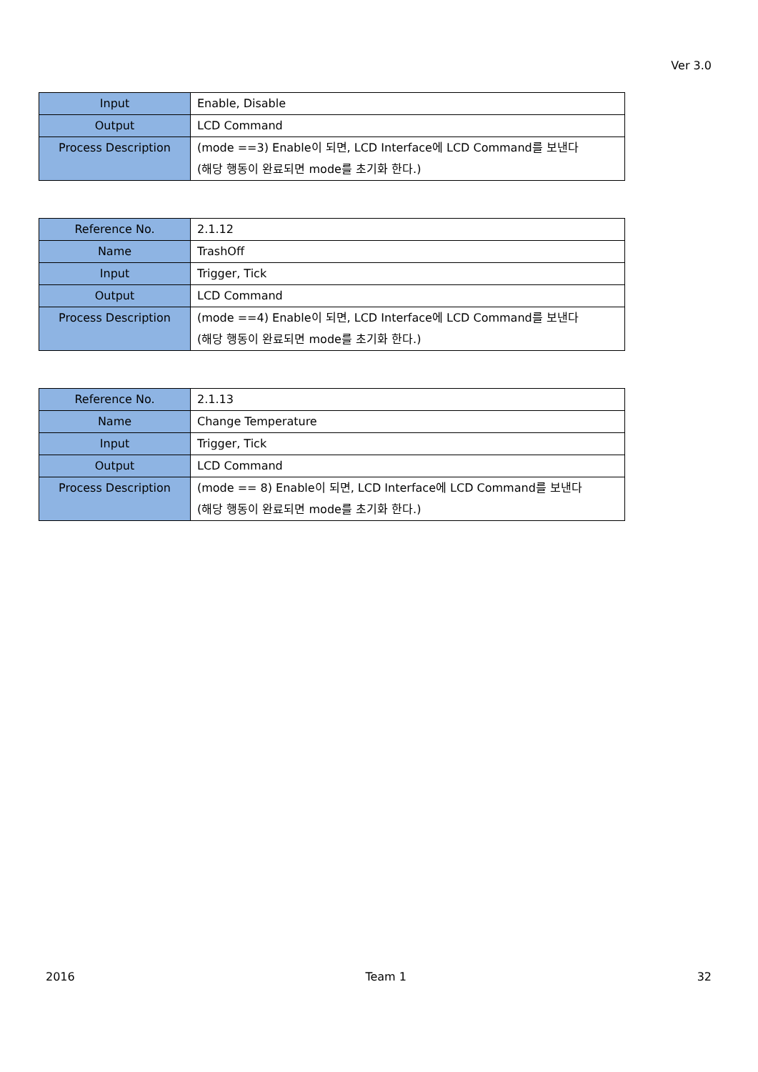Ver 3.0
| Input | Enable, Disable |
| Output | LCD Command |
| Process Description | (mode ==3) Enable이 되면, LCD Interface에 LCD Command를 보낸다 (해당 행동이 완료되면 mode를 초기화 한다.) |
| Reference No. | 2.1.12 |
| Name | TrashOff |
| Input | Trigger, Tick |
| Output | LCD Command |
| Process Description | (mode ==4) Enable이 되면, LCD Interface에 LCD Command를 보낸다 (해당 행동이 완료되면 mode를 초기화 한다.) |
| Reference No. | 2.1.13 |
| Name | Change Temperature |
| Input | Trigger, Tick |
| Output | LCD Command |
| Process Description | (mode == 8) Enable이 되면, LCD Interface에 LCD Command를 보낸다 (해당 행동이 완료되면 mode를 초기화 한다.) |
2016 Team 1 32